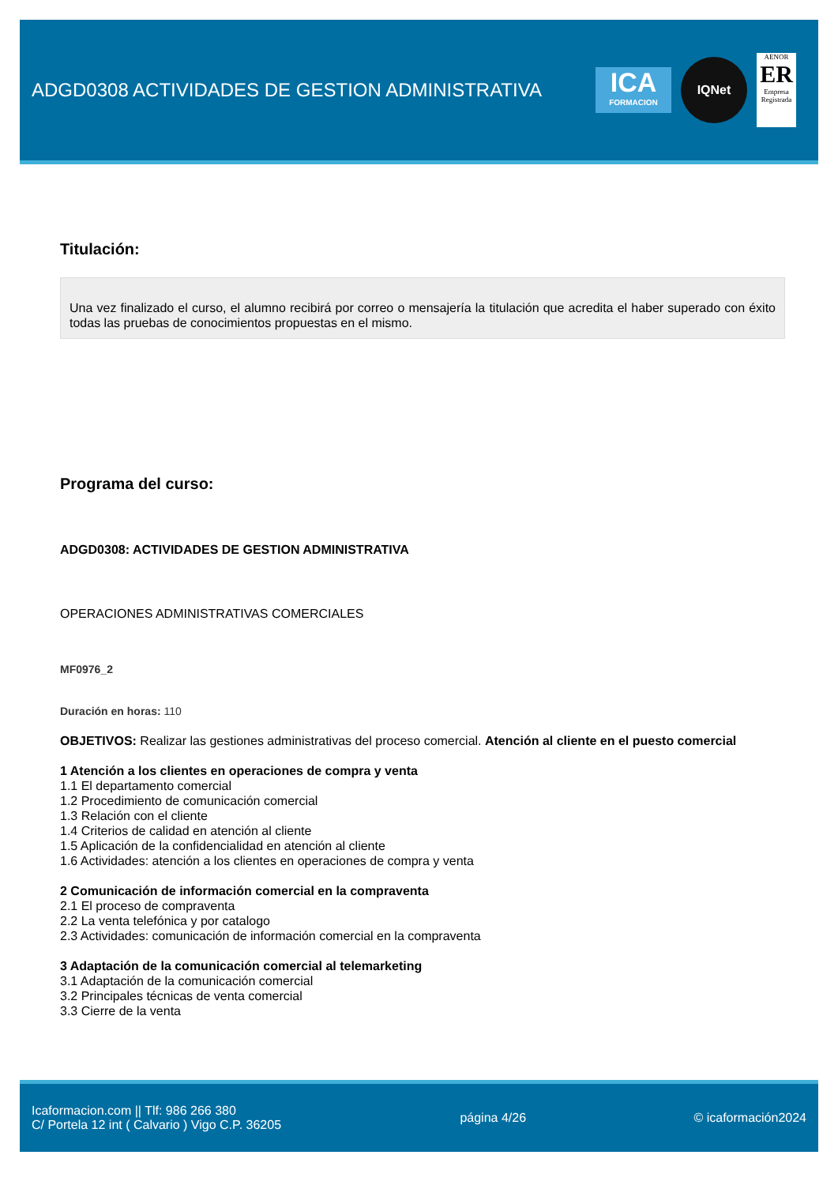ADGD0308 ACTIVIDADES DE GESTION ADMINISTRATIVA
ICA
FORMACION
IQNet
AENOR
ER
Empresa Registrada
Titulación:
Una vez finalizado el curso, el alumno recibirá por correo o mensajería la titulación que acredita el haber superado con éxito todas las pruebas de conocimientos propuestas en el mismo.
Programa del curso:
ADGD0308: ACTIVIDADES DE GESTION ADMINISTRATIVA
OPERACIONES ADMINISTRATIVAS COMERCIALES
MF0976_2
Duración en horas: 110
OBJETIVOS: Realizar las gestiones administrativas del proceso comercial. Atención al cliente en el puesto comercial
1 Atención a los clientes en operaciones de compra y venta
1.1 El departamento comercial
1.2 Procedimiento de comunicación comercial
1.3 Relación con el cliente
1.4 Criterios de calidad en atención al cliente
1.5 Aplicación de la confidencialidad en atención al cliente
1.6 Actividades: atención a los clientes en operaciones de compra y venta
2 Comunicación de información comercial en la compraventa
2.1 El proceso de compraventa
2.2 La venta telefónica y por catalogo
2.3 Actividades: comunicación de información comercial en la compraventa
3 Adaptación de la comunicación comercial al telemarketing
3.1 Adaptación de la comunicación comercial
3.2 Principales técnicas de venta comercial
3.3 Cierre de la venta
Icaformacion.com || Tlf: 986 266 380
C/ Portela 12 int ( Calvario ) Vigo C.P. 36205
página 4/26 © icaformación2024